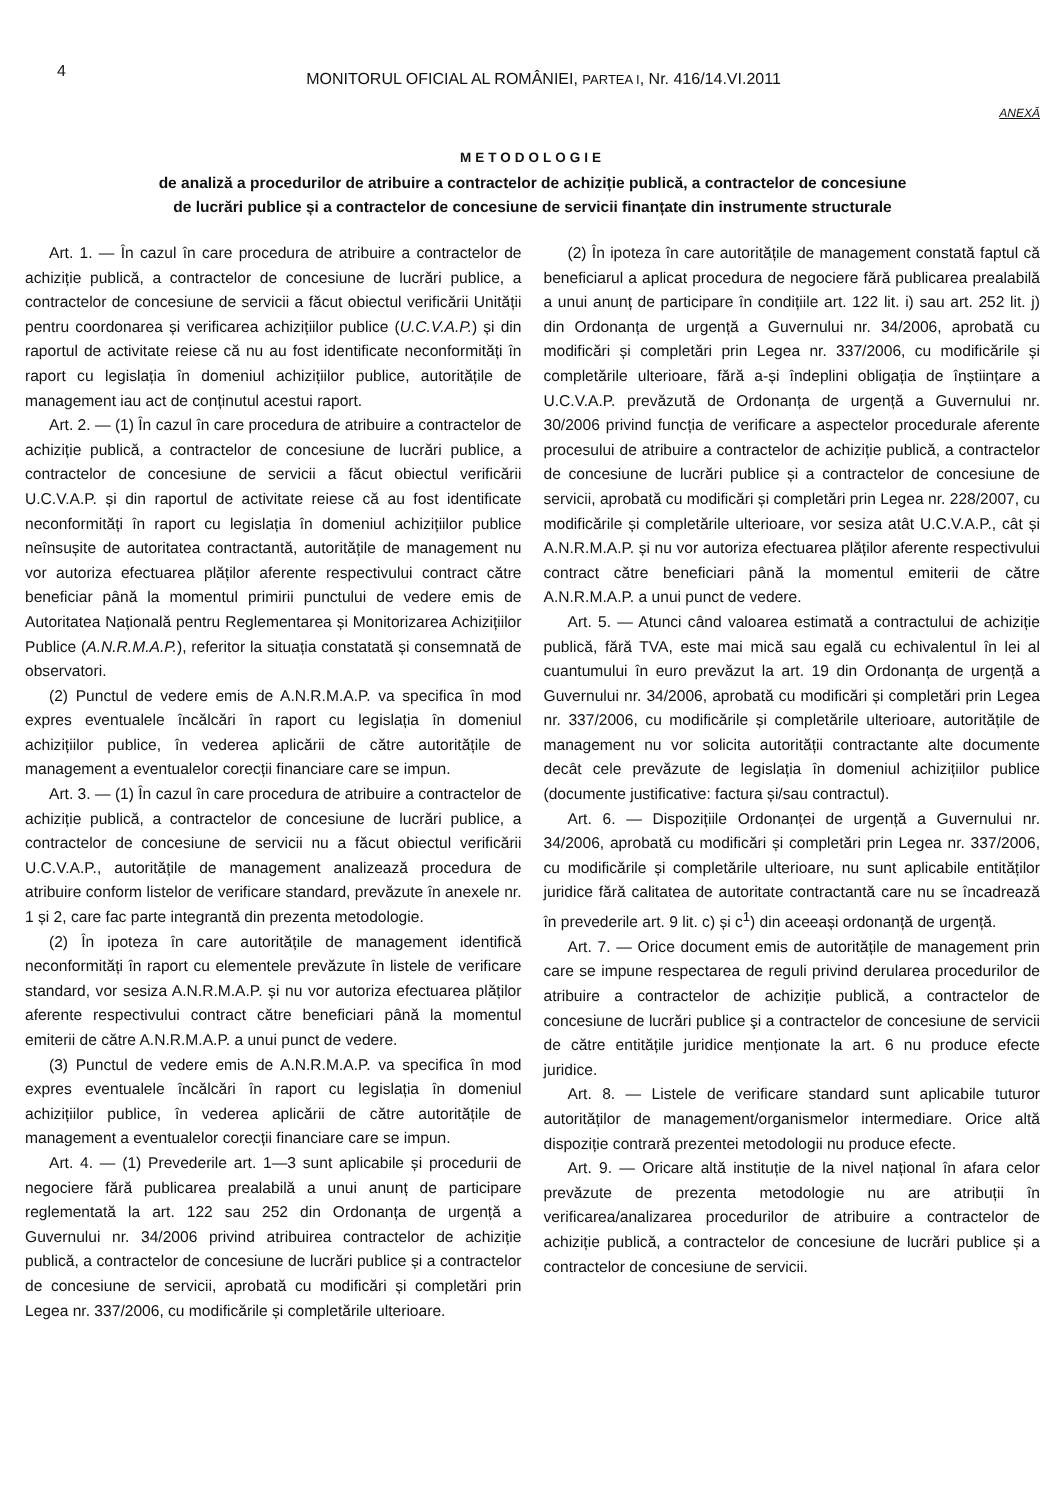4
MONITORUL OFICIAL AL ROMÂNIEI, PARTEA I, Nr. 416/14.VI.2011
ANEXĂ
METODOLOGIE
de analiză a procedurilor de atribuire a contractelor de achiziție publică, a contractelor de concesiune
de lucrări publice și a contractelor de concesiune de servicii finanțate din instrumente structurale
Art. 1. — În cazul în care procedura de atribuire a contractelor de achiziție publică, a contractelor de concesiune de lucrări publice, a contractelor de concesiune de servicii a făcut obiectul verificării Unității pentru coordonarea și verificarea achizițiilor publice (U.C.V.A.P.) și din raportul de activitate reiese că nu au fost identificate neconformități în raport cu legislația în domeniul achizițiilor publice, autoritățile de management iau act de conținutul acestui raport.
Art. 2. — (1) În cazul în care procedura de atribuire a contractelor de achiziție publică, a contractelor de concesiune de lucrări publice, a contractelor de concesiune de servicii a făcut obiectul verificării U.C.V.A.P. și din raportul de activitate reiese că au fost identificate neconformități în raport cu legislația în domeniul achizițiilor publice neînsușite de autoritatea contractantă, autoritățile de management nu vor autoriza efectuarea plăților aferente respectivului contract către beneficiar până la momentul primirii punctului de vedere emis de Autoritatea Națională pentru Reglementarea și Monitorizarea Achizițiilor Publice (A.N.R.M.A.P.), referitor la situația constatată și consemnată de observatori.
(2) Punctul de vedere emis de A.N.R.M.A.P. va specifica în mod expres eventualele încălcări în raport cu legislația în domeniul achizițiilor publice, în vederea aplicării de către autoritățile de management a eventualelor corecții financiare care se impun.
Art. 3. — (1) În cazul în care procedura de atribuire a contractelor de achiziție publică, a contractelor de concesiune de lucrări publice, a contractelor de concesiune de servicii nu a făcut obiectul verificării U.C.V.A.P., autoritățile de management analizează procedura de atribuire conform listelor de verificare standard, prevăzute în anexele nr. 1 și 2, care fac parte integrantă din prezenta metodologie.
(2) În ipoteza în care autoritățile de management identifică neconformități în raport cu elementele prevăzute în listele de verificare standard, vor sesiza A.N.R.M.A.P. și nu vor autoriza efectuarea plăților aferente respectivului contract către beneficiari până la momentul emiterii de către A.N.R.M.A.P. a unui punct de vedere.
(3) Punctul de vedere emis de A.N.R.M.A.P. va specifica în mod expres eventualele încălcări în raport cu legislația în domeniul achizițiilor publice, în vederea aplicării de către autoritățile de management a eventualelor corecții financiare care se impun.
Art. 4. — (1) Prevederile art. 1—3 sunt aplicabile și procedurii de negociere fără publicarea prealabilă a unui anunț de participare reglementată la art. 122 sau 252 din Ordonanța de urgență a Guvernului nr. 34/2006 privind atribuirea contractelor de achiziție publică, a contractelor de concesiune de lucrări publice și a contractelor de concesiune de servicii, aprobată cu modificări și completări prin Legea nr. 337/2006, cu modificările și completările ulterioare.
(2) În ipoteza în care autoritățile de management constată faptul că beneficiarul a aplicat procedura de negociere fără publicarea prealabilă a unui anunț de participare în condițiile art. 122 lit. i) sau art. 252 lit. j) din Ordonanța de urgență a Guvernului nr. 34/2006, aprobată cu modificări și completări prin Legea nr. 337/2006, cu modificările și completările ulterioare, fără a-și îndeplini obligația de înștiințare a U.C.V.A.P. prevăzută de Ordonanța de urgență a Guvernului nr. 30/2006 privind funcția de verificare a aspectelor procedurale aferente procesului de atribuire a contractelor de achiziție publică, a contractelor de concesiune de lucrări publice și a contractelor de concesiune de servicii, aprobată cu modificări și completări prin Legea nr. 228/2007, cu modificările și completările ulterioare, vor sesiza atât U.C.V.A.P., cât și A.N.R.M.A.P. și nu vor autoriza efectuarea plăților aferente respectivului contract către beneficiari până la momentul emiterii de către A.N.R.M.A.P. a unui punct de vedere.
Art. 5. — Atunci când valoarea estimată a contractului de achiziție publică, fără TVA, este mai mică sau egală cu echivalentul în lei al cuantumului în euro prevăzut la art. 19 din Ordonanța de urgență a Guvernului nr. 34/2006, aprobată cu modificări și completări prin Legea nr. 337/2006, cu modificările și completările ulterioare, autoritățile de management nu vor solicita autorității contractante alte documente decât cele prevăzute de legislația în domeniul achizițiilor publice (documente justificative: factura și/sau contractul).
Art. 6. — Dispozițiile Ordonanței de urgență a Guvernului nr. 34/2006, aprobată cu modificări și completări prin Legea nr. 337/2006, cu modificările și completările ulterioare, nu sunt aplicabile entităților juridice fără calitatea de autoritate contractantă care nu se încadrează în prevederile art. 9 lit. c) și c<sup>1</sup>) din aceeași ordonanță de urgență.
Art. 7. — Orice document emis de autoritățile de management prin care se impune respectarea de reguli privind derularea procedurilor de atribuire a contractelor de achiziție publică, a contractelor de concesiune de lucrări publice şi a contractelor de concesiune de servicii de către entitățile juridice menționate la art. 6 nu produce efecte juridice.
Art. 8. — Listele de verificare standard sunt aplicabile tuturor autorităților de management/organismelor intermediare. Orice altă dispoziție contrară prezentei metodologii nu produce efecte.
Art. 9. — Oricare altă instituție de la nivel național în afara celor prevăzute de prezenta metodologie nu are atribuții în verificarea/analizarea procedurilor de atribuire a contractelor de achiziție publică, a contractelor de concesiune de lucrări publice și a contractelor de concesiune de servicii.